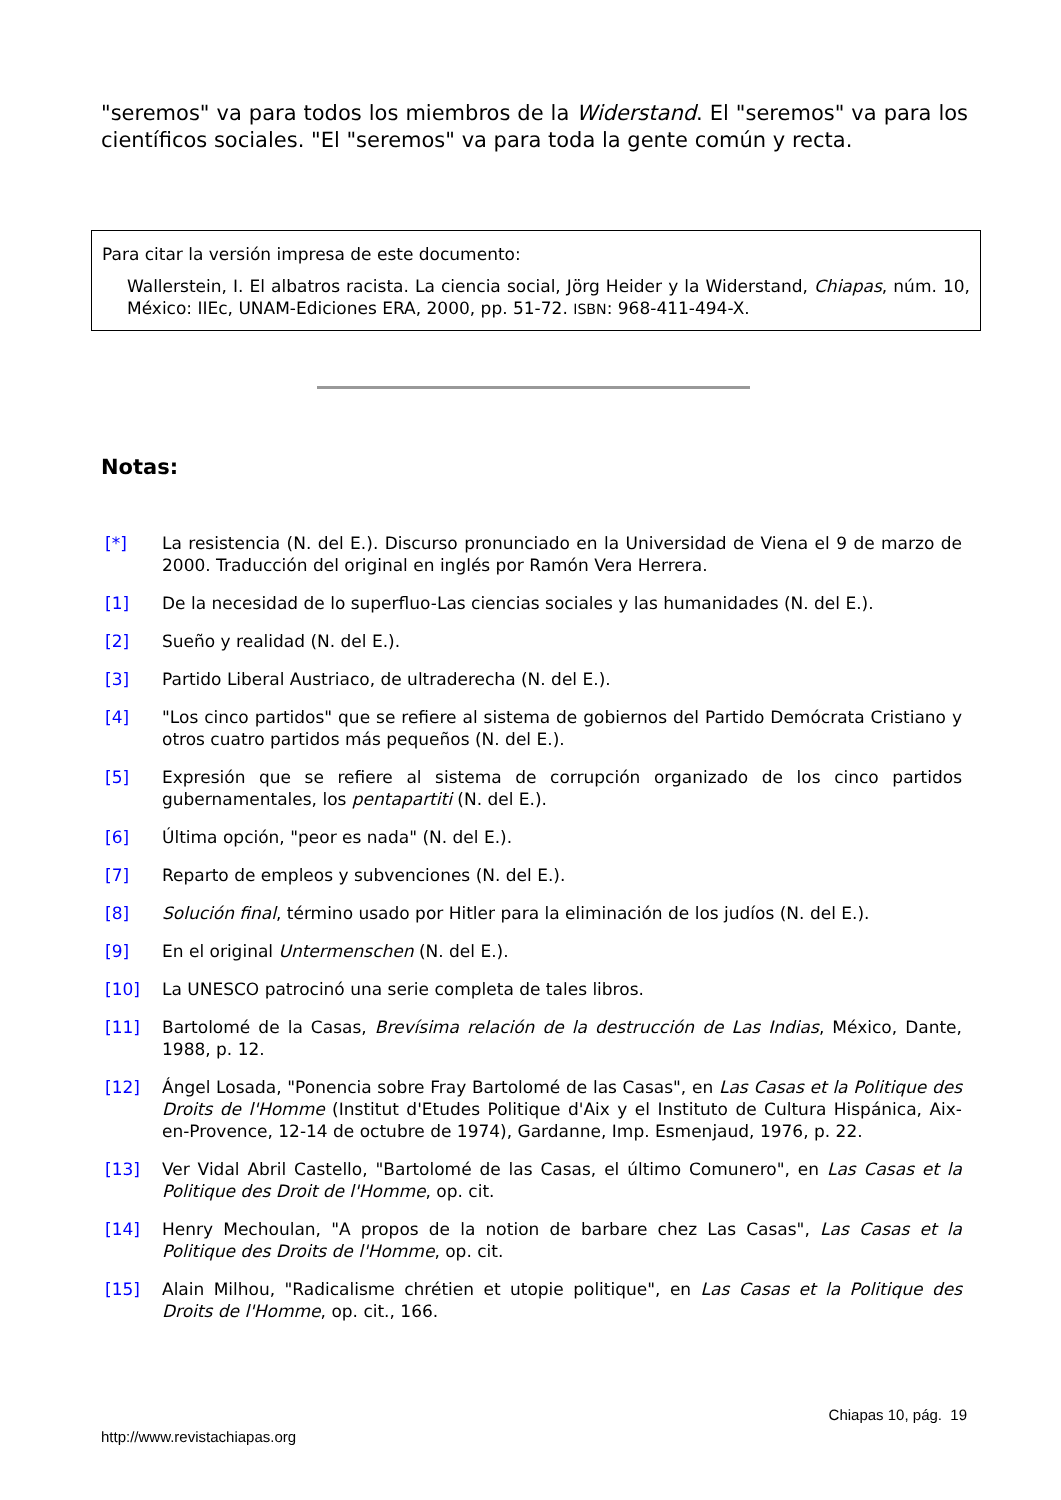"seremos" va para todos los miembros de la Widerstand. El "seremos" va para los científicos sociales. "El "seremos" va para toda la gente común y recta.
Para citar la versión impresa de este documento:
Wallerstein, I. El albatros racista. La ciencia social, Jörg Heider y la Widerstand, Chiapas, núm. 10, México: IIEc, UNAM-Ediciones ERA, 2000, pp. 51-72. ISBN: 968-411-494-X.
Notas:
[*] La resistencia (N. del E.). Discurso pronunciado en la Universidad de Viena el 9 de marzo de 2000. Traducción del original en inglés por Ramón Vera Herrera.
[1] De la necesidad de lo superfluo-Las ciencias sociales y las humanidades (N. del E.).
[2] Sueño y realidad (N. del E.).
[3] Partido Liberal Austriaco, de ultraderecha (N. del E.).
[4] "Los cinco partidos" que se refiere al sistema de gobiernos del Partido Demócrata Cristiano y otros cuatro partidos más pequeños (N. del E.).
[5] Expresión que se refiere al sistema de corrupción organizado de los cinco partidos gubernamentales, los pentapartiti (N. del E.).
[6] Última opción, "peor es nada" (N. del E.).
[7] Reparto de empleos y subvenciones (N. del E.).
[8] Solución final, término usado por Hitler para la eliminación de los judíos (N. del E.).
[9] En el original Untermenschen (N. del E.).
[10] La UNESCO patrocinó una serie completa de tales libros.
[11] Bartolomé de la Casas, Brevísima relación de la destrucción de Las Indias, México, Dante, 1988, p. 12.
[12] Ángel Losada, "Ponencia sobre Fray Bartolomé de las Casas", en Las Casas et la Politique des Droits de l'Homme (Institut d'Etudes Politique d'Aix y el Instituto de Cultura Hispánica, Aix-en-Provence, 12-14 de octubre de 1974), Gardanne, Imp. Esmenjaud, 1976, p. 22.
[13] Ver Vidal Abril Castello, "Bartolomé de las Casas, el último Comunero", en Las Casas et la Politique des Droit de l'Homme, op. cit.
[14] Henry Mechoulan, "A propos de la notion de barbare chez Las Casas", Las Casas et la Politique des Droits de l'Homme, op. cit.
[15] Alain Milhou, "Radicalisme chrétien et utopie politique", en Las Casas et la Politique des Droits de l'Homme, op. cit., 166.
Chiapas 10, pág. 19
http://www.revistachiapas.org